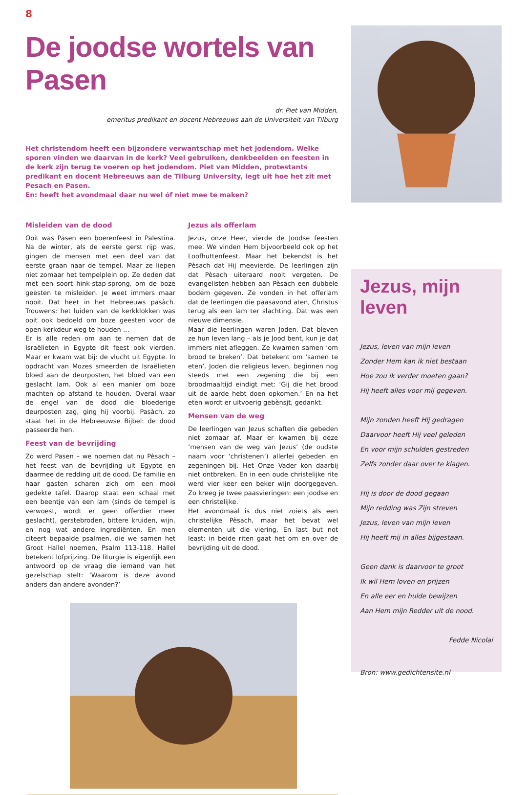8
De joodse wortels van Pasen
dr. Piet van Midden,
emeritus predikant en docent Hebreeuws aan de Universiteit van Tilburg
Het christendom heeft een bijzondere verwantschap met het jodendom. Welke sporen vinden we daarvan in de kerk? Veel gebruiken, denkbeelden en feesten in de kerk zijn terug te voeren op het jodendom. Piet van Midden, protestants predikant en docent Hebreeuws aan de Tilburg University, legt uit hoe het zit met Pesach en Pasen.
En: heeft het avondmaal daar nu wel óf niet mee te maken?
Misleiden van de dood
Ooit was Pasen een boerenfeest in Palestina. Na de winter, als de eerste gerst rijp was, gingen de mensen met een deel van dat eerste graan naar de tempel. Maar ze liepen niet zomaar het tempelplein op. Ze deden dat met een soort hink-stap-sprong, om de boze geesten te misleiden. Je weet immers maar nooit. Dat heet in het Hebreeuws pasàch. Trouwens: het luiden van de kerkklokken was ooit ook bedoeld om boze geesten voor de open kerkdeur weg te houden …
Er is alle reden om aan te nemen dat de Israëlieten in Egypte dit feest ook vierden. Maar er kwam wat bij: de vlucht uit Egypte. In opdracht van Mozes smeerden de Israëlieten bloed aan de deurposten, het bloed van een geslacht lam. Ook al een manier om boze machten op afstand te houden. Overal waar de engel van de dood die bloederige deurposten zag, ging hij voorbij. Pasàch, zo staat het in de Hebreeuwse Bijbel: de dood passeerde hen.
Feest van de bevrijding
Zo werd Pasen – we noemen dat nu Pèsach – het feest van de bevrijding uit Egypte en daarmee de redding uit de dood. De familie en haar gasten scharen zich om een mooi gedekte tafel. Daarop staat een schaal met een beentje van een lam (sinds de tempel is verwoest, wordt er geen offerdier meer geslacht), gerstebroden, bittere kruiden, wijn, en nog wat andere ingrediënten. En men citeert bepaalde psalmen, die we samen het Groot Hallel noemen, Psalm 113-118. Hallel betekent lofprijzing. De liturgie is eigenlijk een antwoord op de vraag die iemand van het gezelschap stelt: ‘Waarom is deze avond anders dan andere avonden?’
Jezus als offerlam
Jezus, onze Heer, vierde de Joodse feesten mee. We vinden Hem bijvoorbeeld ook op het Loofhuttenfeest. Maar het bekendst is het Pèsach dat Hij meevierde. De leerlingen zijn dat Pèsach uiteraard nooit vergeten. De evangelisten hebben aan Pèsach een dubbele bodem gegeven. Ze vonden in het offerlam dat de leerlingen die paasavond aten, Christus terug als een lam ter slachting. Dat was een nieuwe dimensie.
Maar die leerlingen waren Joden. Dat bleven ze hun leven lang – als je Jood bent, kun je dat immers niet afleggen. Ze kwamen samen ‘om brood te breken’. Dat betekent om ‘samen te eten’. Joden die religieus leven, beginnen nog steeds met een zegening die bij een broodmaaltijd eindigt met: ‘Gij die het brood uit de aarde hebt doen opkomen.’ En na het eten wordt er uitvoerig gebènsjt, gedankt.
Mensen van de weg
De leerlingen van Jezus schaften die gebeden niet zomaar af. Maar er kwamen bij deze ‘mensen van de weg van Jezus’ (de oudste naam voor ‘christenen’) allerlei gebeden en zegeningen bij. Het Onze Vader kon daarbij niet ontbreken. En in een oude christelijke rite werd vier keer een beker wijn doorgegeven. Zo kreeg je twee paasvieringen: een joodse en een christelijke.
Het avondmaal is dus niet zoiets als een christelijke Pèsach, maar het bevat wel elementen uit die viering. En last but not least: in beide riten gaat het om en over de bevrijding uit de dood.
Jezus, mijn leven
Jezus, leven van mijn leven
Zonder Hem kan ik niet bestaan
Hoe zou ik verder moeten gaan?
Hij heeft alles voor mij gegeven.
Mijn zonden heeft Hij gedragen
Daarvoor heeft Hij veel geleden
En voor mijn schulden gestreden
Zelfs zonder daar over te klagen.
Hij is door de dood gegaan
Mijn redding was Zijn streven
Jezus, leven van mijn leven
Hij heeft mij in alles bijgestaan.
Geen dank is daarvoor te groot
Ik wil Hem loven en prijzen
En alle eer en hulde bewijzen
Aan Hem mijn Redder uit de nood.
Fedde Nicolai
Bron: www.gedichtensite.nl